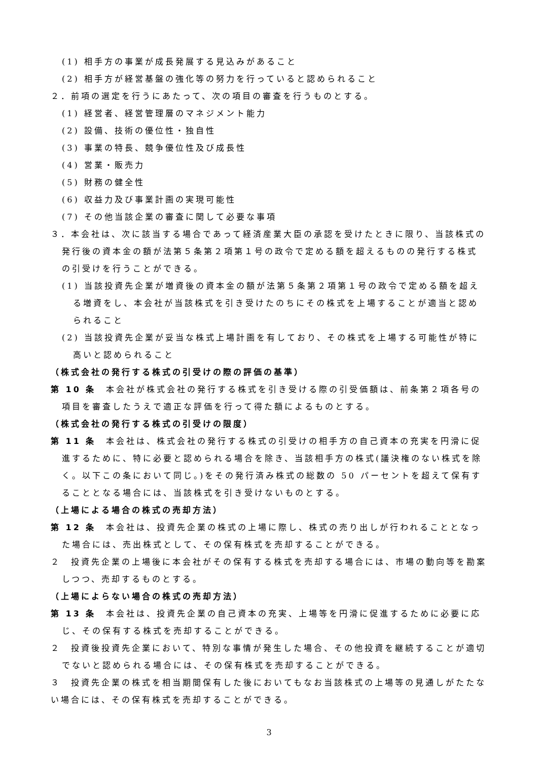(1) 相手方の事業が成長発展する見込みがあること
(2) 相手方が経営基盤の強化等の努力を行っていると認められること
２．前項の選定を行うにあたって、次の項目の審査を行うものとする。
(1) 経営者、経営管理層のマネジメント能力
(2) 設備、技術の優位性・独自性
(3) 事業の特長、競争優位性及び成長性
(4) 営業・販売力
(5) 財務の健全性
(6) 収益力及び事業計画の実現可能性
(7) その他当該企業の審査に関して必要な事項
３．本会社は、次に該当する場合であって経済産業大臣の承認を受けたときに限り、当該株式の発行後の資本金の額が法第５条第２項第１号の政令で定める額を超えるものの発行する株式の引受けを行うことができる。
(1) 当該投資先企業が増資後の資本金の額が法第５条第２項第１号の政令で定める額を超える増資をし、本会社が当該株式を引き受けたのちにその株式を上場することが適当と認められること
(2) 当該投資先企業が妥当な株式上場計画を有しており、その株式を上場する可能性が特に高いと認められること
（株式会社の発行する株式の引受けの際の評価の基準）
第 10 条　本会社が株式会社の発行する株式を引き受ける際の引受価額は、前条第２項各号の項目を審査したうえで適正な評価を行って得た額によるものとする。
（株式会社の発行する株式の引受けの限度）
第 11 条　本会社は、株式会社の発行する株式の引受けの相手方の自己資本の充実を円滑に促進するために、特に必要と認められる場合を除き、当該相手方の株式(議決権のない株式を除く。以下この条において同じ。)をその発行済み株式の総数の 50 パーセントを超えて保有することとなる場合には、当該株式を引き受けないものとする。
（上場による場合の株式の売却方法）
第 12 条　本会社は、投資先企業の株式の上場に際し、株式の売り出しが行われることとなった場合には、売出株式として、その保有株式を売却することができる。
２　投資先企業の上場後に本会社がその保有する株式を売却する場合には、市場の動向等を勘案しつつ、売却するものとする。
（上場によらない場合の株式の売却方法）
第 13 条　本会社は、投資先企業の自己資本の充実、上場等を円滑に促進するために必要に応じ、その保有する株式を売却することができる。
２　投資後投資先企業において、特別な事情が発生した場合、その他投資を継続することが適切でないと認められる場合には、その保有株式を売却することができる。
３　投資先企業の株式を相当期間保有した後においてもなお当該株式の上場等の見通しがたたない場合には、その保有株式を売却することができる。
3